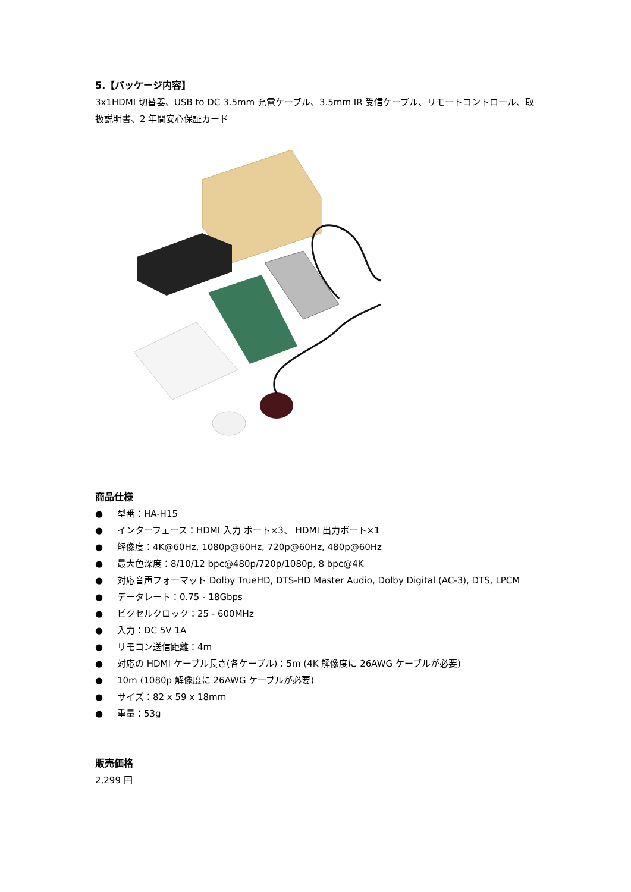5.【パッケージ内容】
3x1HDMI 切替器、USB to DC 3.5mm 充電ケーブル、3.5mm IR 受信ケーブル、リモートコントロール、取扱説明書、2 年間安心保証カード
商品仕様
● 型番：HA-H15
● インターフェース：HDMI 入力 ポート×3、 HDMI 出力ポート×1
● 解像度：4K@60Hz, 1080p@60Hz, 720p@60Hz, 480p@60Hz
● 最大色深度：8/10/12 bpc@480p/720p/1080p, 8 bpc@4K
● 対応音声フォーマット Dolby TrueHD, DTS-HD Master Audio, Dolby Digital (AC-3), DTS, LPCM
● データレート：0.75 - 18Gbps
● ピクセルクロック：25 - 600MHz
● 入力：DC 5V 1A
● リモコン送信距離：4m
● 対応の HDMI ケーブル長さ(各ケーブル)：5m (4K 解像度に 26AWG ケーブルが必要)
● 10m (1080p 解像度に 26AWG ケーブルが必要)
● サイズ：82 x 59 x 18mm
● 重量：53g
販売価格
2,299 円